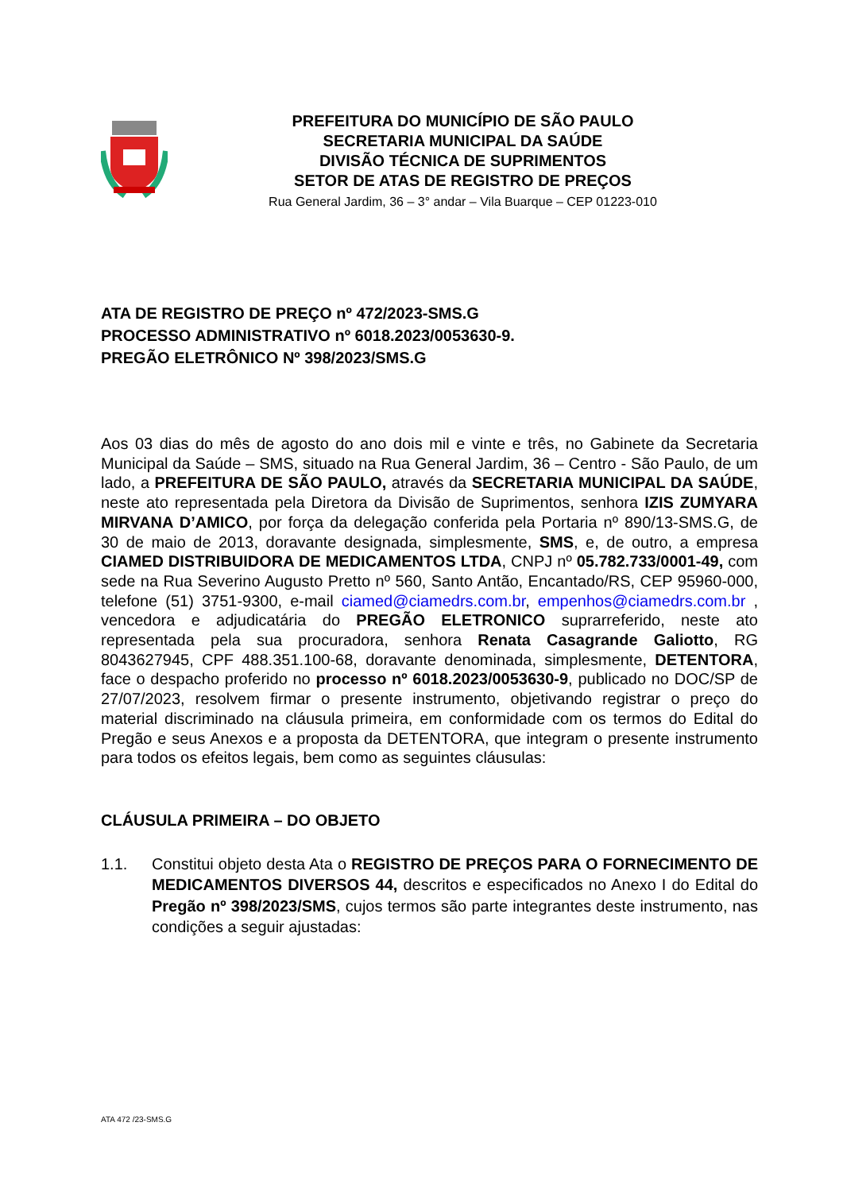PREFEITURA DO MUNICÍPIO DE SÃO PAULO
SECRETARIA MUNICIPAL DA SAÚDE
DIVISÃO TÉCNICA DE SUPRIMENTOS
SETOR DE ATAS DE REGISTRO DE PREÇOS
Rua General Jardim, 36 – 3° andar – Vila Buarque – CEP 01223-010
ATA DE REGISTRO DE PREÇO nº 472/2023-SMS.G
PROCESSO ADMINISTRATIVO nº 6018.2023/0053630-9.
PREGÃO ELETRÔNICO Nº 398/2023/SMS.G
Aos 03 dias do mês de agosto do ano dois mil e vinte e três, no Gabinete da Secretaria Municipal da Saúde – SMS, situado na Rua General Jardim, 36 – Centro - São Paulo, de um lado, a PREFEITURA DE SÃO PAULO, através da SECRETARIA MUNICIPAL DA SAÚDE, neste ato representada pela Diretora da Divisão de Suprimentos, senhora IZIS ZUMYARA MIRVANA D’AMICO, por força da delegação conferida pela Portaria nº 890/13-SMS.G, de 30 de maio de 2013, doravante designada, simplesmente, SMS, e, de outro, a empresa CIAMED DISTRIBUIDORA DE MEDICAMENTOS LTDA, CNPJ nº 05.782.733/0001-49, com sede na Rua Severino Augusto Pretto nº 560, Santo Antão, Encantado/RS, CEP 95960-000, telefone (51) 3751-9300, e-mail ciamed@ciamedrs.com.br, empenhos@ciamedrs.com.br , vencedora e adjudicatária do PREGÃO ELETRONICO suprarreferido, neste ato representada pela sua procuradora, senhora Renata Casagrande Galiotto, RG 8043627945, CPF 488.351.100-68, doravante denominada, simplesmente, DETENTORA, face o despacho proferido no processo nº 6018.2023/0053630-9, publicado no DOC/SP de 27/07/2023, resolvem firmar o presente instrumento, objetivando registrar o preço do material discriminado na cláusula primeira, em conformidade com os termos do Edital do Pregão e seus Anexos e a proposta da DETENTORA, que integram o presente instrumento para todos os efeitos legais, bem como as seguintes cláusulas:
CLÁUSULA PRIMEIRA – DO OBJETO
1.1. Constitui objeto desta Ata o REGISTRO DE PREÇOS PARA O FORNECIMENTO DE MEDICAMENTOS DIVERSOS 44, descritos e especificados no Anexo I do Edital do Pregão nº 398/2023/SMS, cujos termos são parte integrantes deste instrumento, nas condições a seguir ajustadas:
ATA 472 /23-SMS.G